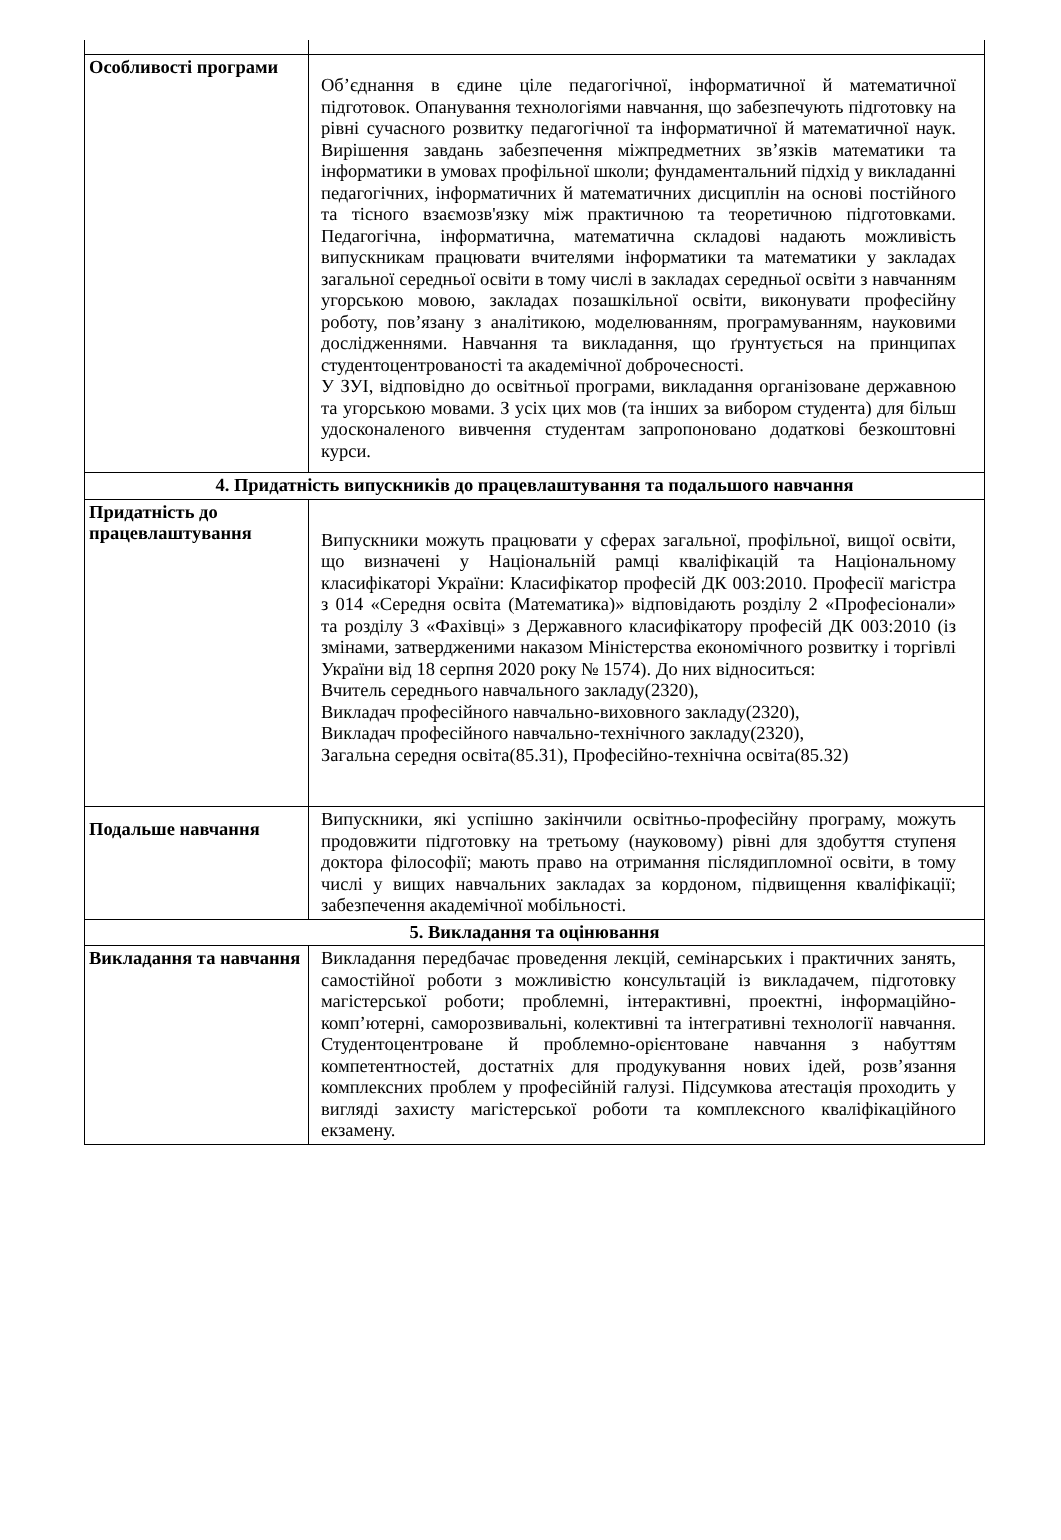| Особливості програми | Об’єднання в єдине ціле педагогічної, інформатичної й математичної підготовок. Опанування технологіями навчання, що забезпечують підготовку на рівні сучасного розвитку педагогічної та інформатичної й математичної наук. Вирішення завдань забезпечення міжпредметних зв’язків математики та інформатики в умовах профільної школи; фундаментальний підхід у викладанні педагогічних, інформатичних й математичних дисциплін на основі постійного та тісного взаємозв'язку між практичною та теоретичною підготовками. Педагогічна, інформатична, математична складові надають можливість випускникам працювати вчителями інформатики та математики у закладах загальної середньої освіти в тому числі в закладах середньої освіти з навчанням угорською мовою, закладах позашкільної освіти, виконувати професійну роботу, пов’язану з аналітикою, моделюванням, програмуванням, науковими дослідженнями. Навчання та викладання, що ґрунтується на принципах студентоцентрованості та академічної доброчесності. У ЗУІ, відповідно до освітньої програми, викладання організоване державною та угорською мовами. З усіх цих мов (та інших за вибором студента) для більш удосконаленого вивчення студентам запропоновано додаткові безкоштовні курси. |
| 4. Придатність випускників до працевлаштування та подальшого навчання | |
| Придатність до працевлаштування | Випускники можуть працювати у сферах загальної, профільної, вищої освіти, що визначені у Національній рамці кваліфікацій та Національному класифікаторі України: Класифікатор професій ДК 003:2010. Професії магістра з 014 «Середня освіта (Математика)» відповідають розділу 2 «Професіонали» та розділу 3 «Фахівці» з Державного класифікатору професій ДК 003:2010 (із змінами, затвердженими наказом Міністерства економічного розвитку і торгівлі України від 18 серпня 2020 року № 1574). До них відноситься: Вчитель середнього навчального закладу(2320), Викладач професійного навчально-виховного закладу(2320), Викладач професійного навчально-технічного закладу(2320), Загальна середня освіта(85.31), Професійно-технічна освіта(85.32) |
| Подальше навчання | Випускники, які успішно закінчили освітньо-професійну програму, можуть продовжити підготовку на третьому (науковому) рівні для здобуття ступеня доктора філософії; мають право на отримання післядипломної освіти, в тому числі у вищих навчальних закладах за кордоном, підвищення кваліфікації; забезпечення академічної мобільності. |
| 5. Викладання та оцінювання | |
| Викладання та навчання | Викладання передбачає проведення лекцій, семінарських і практичних занять, самостійної роботи з можливістю консультацій із викладачем, підготовку магістерської роботи; проблемні, інтерактивні, проектні, інформаційно-комп’ютерні, саморозвивальні, колективні та інтегративні технології навчання. Студентоцентроване й проблемно-орієнтоване навчання з набуттям компетентностей, достатніх для продукування нових ідей, розв’язання комплексних проблем у професійній галузі. Підсумкова атестація проходить у вигляді захисту магістерської роботи та комплексного кваліфікаційного екзамену. |